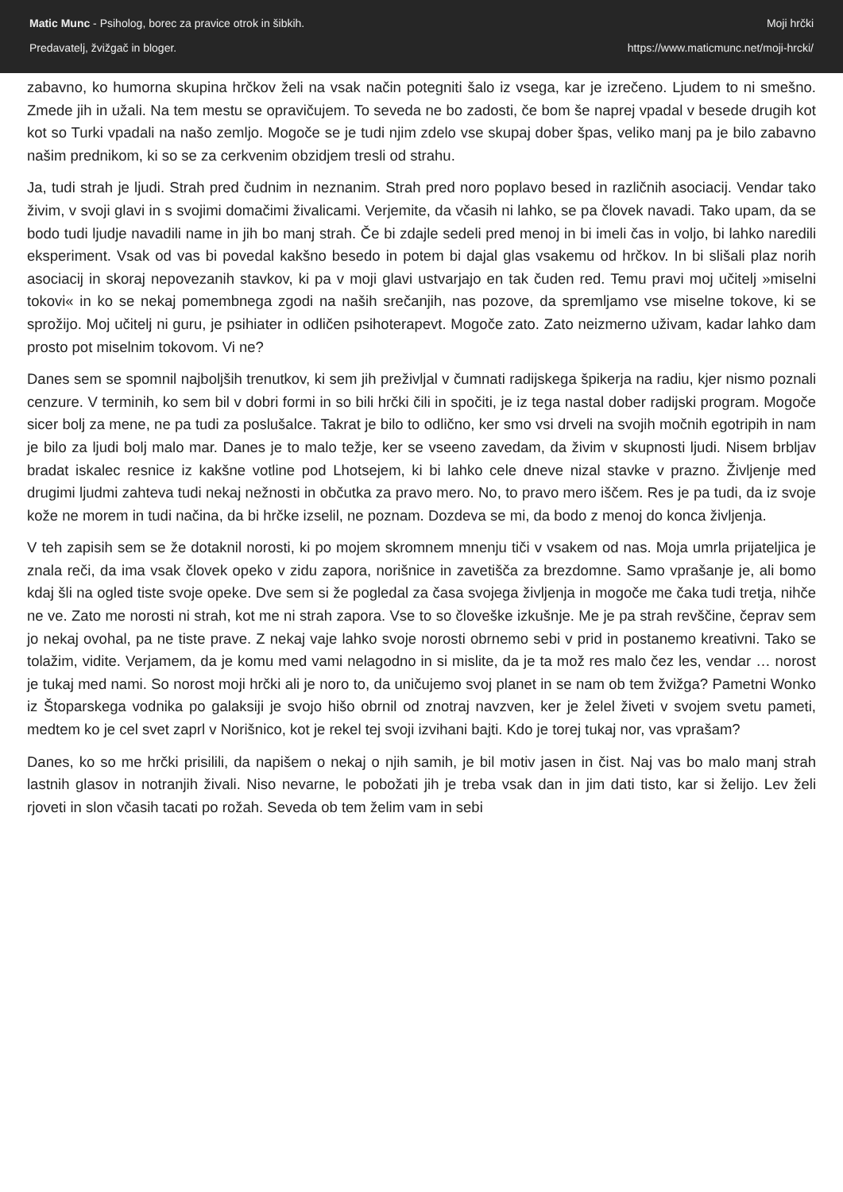Matic Munc - Psiholog, borec za pravice otrok in šibkih.
Predavatelj, žvižgač in bloger.
Moji hrčki
https://www.maticmunc.net/moji-hrcki/
zabavno, ko humorna skupina hrčkov želi na vsak način potegniti šalo iz vsega, kar je izrečeno. Ljudem to ni smešno. Zmede jih in užali. Na tem mestu se opravičujem. To seveda ne bo zadosti, če bom še naprej vpadal v besede drugih kot kot so Turki vpadali na našo zemljo. Mogoče se je tudi njim zdelo vse skupaj dober špas, veliko manj pa je bilo zabavno našim prednikom, ki so se za cerkvenim obzidjem tresli od strahu.
Ja, tudi strah je ljudi. Strah pred čudnim in neznanim. Strah pred noro poplavo besed in različnih asociacij. Vendar tako živim, v svoji glavi in s svojimi domačimi živalicami. Verjemite, da včasih ni lahko, se pa človek navadi. Tako upam, da se bodo tudi ljudje navadili name in jih bo manj strah. Če bi zdajle sedeli pred menoj in bi imeli čas in voljo, bi lahko naredili eksperiment. Vsak od vas bi povedal kakšno besedo in potem bi dajal glas vsakemu od hrčkov. In bi slišali plaz norih asociacij in skoraj nepovezanih stavkov, ki pa v moji glavi ustvarjajo en tak čuden red. Temu pravi moj učitelj »miselni tokovi« in ko se nekaj pomembnega zgodi na naših srečanjih, nas pozove, da spremljamo vse miselne tokove, ki se sprožijo. Moj učitelj ni guru, je psihiater in odličen psihoterapevt. Mogoče zato. Zato neizmerno uživam, kadar lahko dam prosto pot miselnim tokovom. Vi ne?
Danes sem se spomnil najboljših trenutkov, ki sem jih preživljal v čumnati radijskega špikerja na radiu, kjer nismo poznali cenzure. V terminih, ko sem bil v dobri formi in so bili hrčki čili in spočiti, je iz tega nastal dober radijski program. Mogoče sicer bolj za mene, ne pa tudi za poslušalce. Takrat je bilo to odlično, ker smo vsi drveli na svojih močnih egotripih in nam je bilo za ljudi bolj malo mar. Danes je to malo težje, ker se vseeno zavedam, da živim v skupnosti ljudi. Nisem brbljav bradat iskalec resnice iz kakšne votline pod Lhotsejem, ki bi lahko cele dneve nizal stavke v prazno. Življenje med drugimi ljudmi zahteva tudi nekaj nežnosti in občutka za pravo mero. No, to pravo mero iščem. Res je pa tudi, da iz svoje kože ne morem in tudi načina, da bi hrčke izselil, ne poznam. Dozdeva se mi, da bodo z menoj do konca življenja.
V teh zapisih sem se že dotaknil norosti, ki po mojem skromnem mnenju tiči v vsakem od nas. Moja umrla prijateljica je znala reči, da ima vsak človek opeko v zidu zapora, norišnice in zavetišča za brezdomne. Samo vprašanje je, ali bomo kdaj šli na ogled tiste svoje opeke. Dve sem si že pogledal za časa svojega življenja in mogoče me čaka tudi tretja, nihče ne ve. Zato me norosti ni strah, kot me ni strah zapora. Vse to so človeške izkušnje. Me je pa strah revščine, čeprav sem jo nekaj ovohal, pa ne tiste prave. Z nekaj vaje lahko svoje norosti obrnemo sebi v prid in postanemo kreativni. Tako se tolažim, vidite. Verjamem, da je komu med vami nelagodno in si mislite, da je ta mož res malo čez les, vendar … norost je tukaj med nami. So norost moji hrčki ali je noro to, da uničujemo svoj planet in se nam ob tem žvižga? Pametni Wonko iz Štoparskega vodnika po galaksiji je svojo hišo obrnil od znotraj navzven, ker je želel živeti v svojem svetu pameti, medtem ko je cel svet zaprl v Norišnico, kot je rekel tej svoji izvihani bajti. Kdo je torej tukaj nor, vas vprašam?
Danes, ko so me hrčki prisilili, da napišem o nekaj o njih samih, je bil motiv jasen in čist. Naj vas bo malo manj strah lastnih glasov in notranjih živali. Niso nevarne, le pobožati jih je treba vsak dan in jim dati tisto, kar si želijo. Lev želi rjoveti in slon včasih tacati po rožah. Seveda ob tem želim vam in sebi